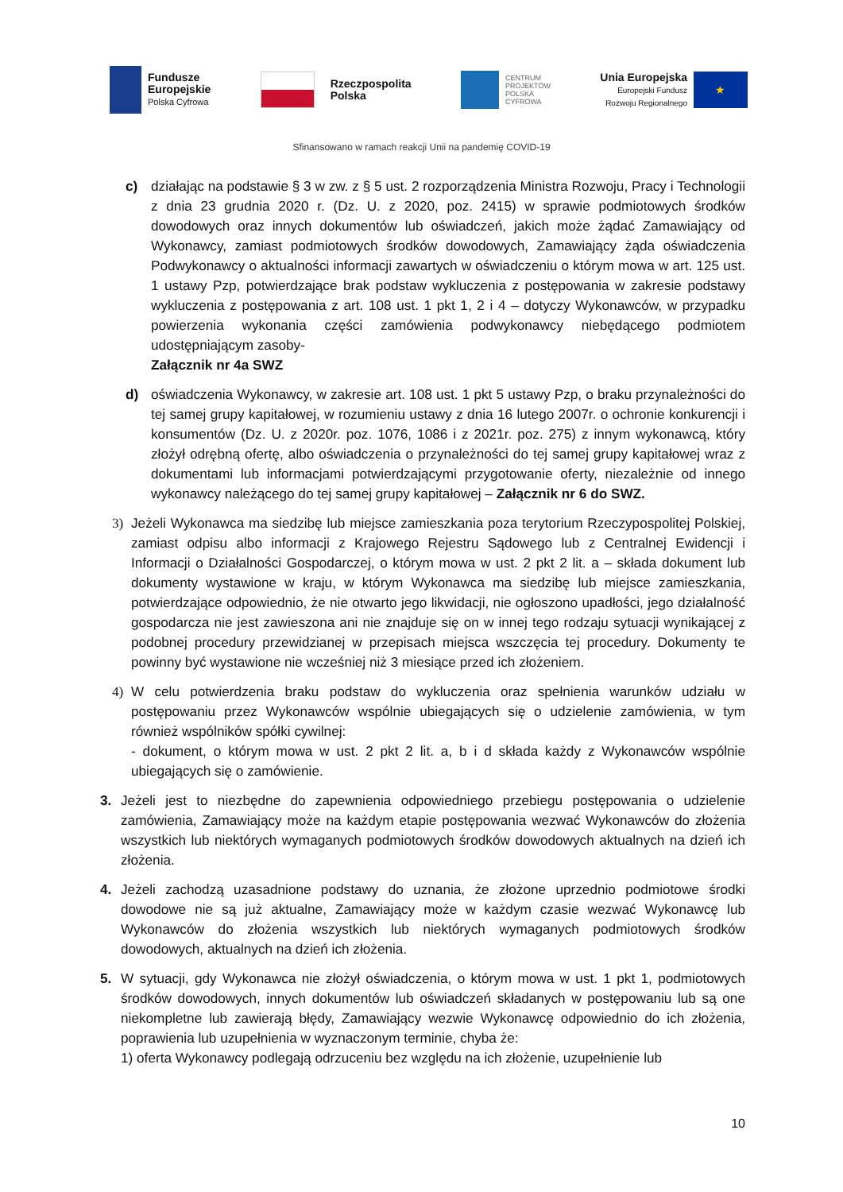Fundusze
Europejskie
Polska Cyfrowa
Rzeczpospolita
Polska
CENTRUM
PROJEKTÓW
POLSKA
CYFROWA
Unia Europejska
Europejski Fundusz
Rozwoju Regionalnego
★
Sfinansowano w ramach reakcji Unii na pandemię COVID-19
c) działając na podstawie § 3 w zw. z § 5 ust. 2 rozporządzenia Ministra Rozwoju, Pracy i Technologii z dnia 23 grudnia 2020 r. (Dz. U. z 2020, poz. 2415) w sprawie podmiotowych środków dowodowych oraz innych dokumentów lub oświadczeń, jakich może żądać Zamawiający od Wykonawcy, zamiast podmiotowych środków dowodowych, Zamawiający żąda oświadczenia Podwykonawcy o aktualności informacji zawartych w oświadczeniu o którym mowa w art. 125 ust. 1 ustawy Pzp, potwierdzające brak podstaw wykluczenia z postępowania w zakresie podstawy wykluczenia z postępowania z art. 108 ust. 1 pkt 1, 2 i 4 – dotyczy Wykonawców, w przypadku powierzenia wykonania części zamówienia podwykonawcy niebędącego podmiotem udostępniającym zasoby-
Załącznik nr 4a SWZ
d) oświadczenia Wykonawcy, w zakresie art. 108 ust. 1 pkt 5 ustawy Pzp, o braku przynależności do tej samej grupy kapitałowej, w rozumieniu ustawy z dnia 16 lutego 2007r. o ochronie konkurencji i konsumentów (Dz. U. z 2020r. poz. 1076, 1086 i z 2021r. poz. 275) z innym wykonawcą, który złożył odrębną ofertę, albo oświadczenia o przynależności do tej samej grupy kapitałowej wraz z dokumentami lub informacjami potwierdzającymi przygotowanie oferty, niezależnie od innego wykonawcy należącego do tej samej grupy kapitałowej – Załącznik nr 6 do SWZ.
3) Jeżeli Wykonawca ma siedzibę lub miejsce zamieszkania poza terytorium Rzeczypospolitej Polskiej, zamiast odpisu albo informacji z Krajowego Rejestru Sądowego lub z Centralnej Ewidencji i Informacji o Działalności Gospodarczej, o którym mowa w ust. 2 pkt 2 lit. a – składa dokument lub dokumenty wystawione w kraju, w którym Wykonawca ma siedzibę lub miejsce zamieszkania, potwierdzające odpowiednio, że nie otwarto jego likwidacji, nie ogłoszono upadłości, jego działalność gospodarcza nie jest zawieszona ani nie znajduje się on w innej tego rodzaju sytuacji wynikającej z podobnej procedury przewidzianej w przepisach miejsca wszczęcia tej procedury. Dokumenty te powinny być wystawione nie wcześniej niż 3 miesiące przed ich złożeniem.
4) W celu potwierdzenia braku podstaw do wykluczenia oraz spełnienia warunków udziału w postępowaniu przez Wykonawców wspólnie ubiegających się o udzielenie zamówienia, w tym również wspólników spółki cywilnej:
- dokument, o którym mowa w ust. 2 pkt 2 lit. a, b i d składa każdy z Wykonawców wspólnie ubiegających się o zamówienie.
3. Jeżeli jest to niezbędne do zapewnienia odpowiedniego przebiegu postępowania o udzielenie zamówienia, Zamawiający może na każdym etapie postępowania wezwać Wykonawców do złożenia wszystkich lub niektórych wymaganych podmiotowych środków dowodowych aktualnych na dzień ich złożenia.
4. Jeżeli zachodzą uzasadnione podstawy do uznania, że złożone uprzednio podmiotowe środki dowodowe nie są już aktualne, Zamawiający może w każdym czasie wezwać Wykonawcę lub Wykonawców do złożenia wszystkich lub niektórych wymaganych podmiotowych środków dowodowych, aktualnych na dzień ich złożenia.
5. W sytuacji, gdy Wykonawca nie złożył oświadczenia, o którym mowa w ust. 1 pkt 1, podmiotowych środków dowodowych, innych dokumentów lub oświadczeń składanych w postępowaniu lub są one niekompletne lub zawierają błędy, Zamawiający wezwie Wykonawcę odpowiednio do ich złożenia, poprawienia lub uzupełnienia w wyznaczonym terminie, chyba że:
1) oferta Wykonawcy podlegają odrzuceniu bez względu na ich złożenie, uzupełnienie lub
10